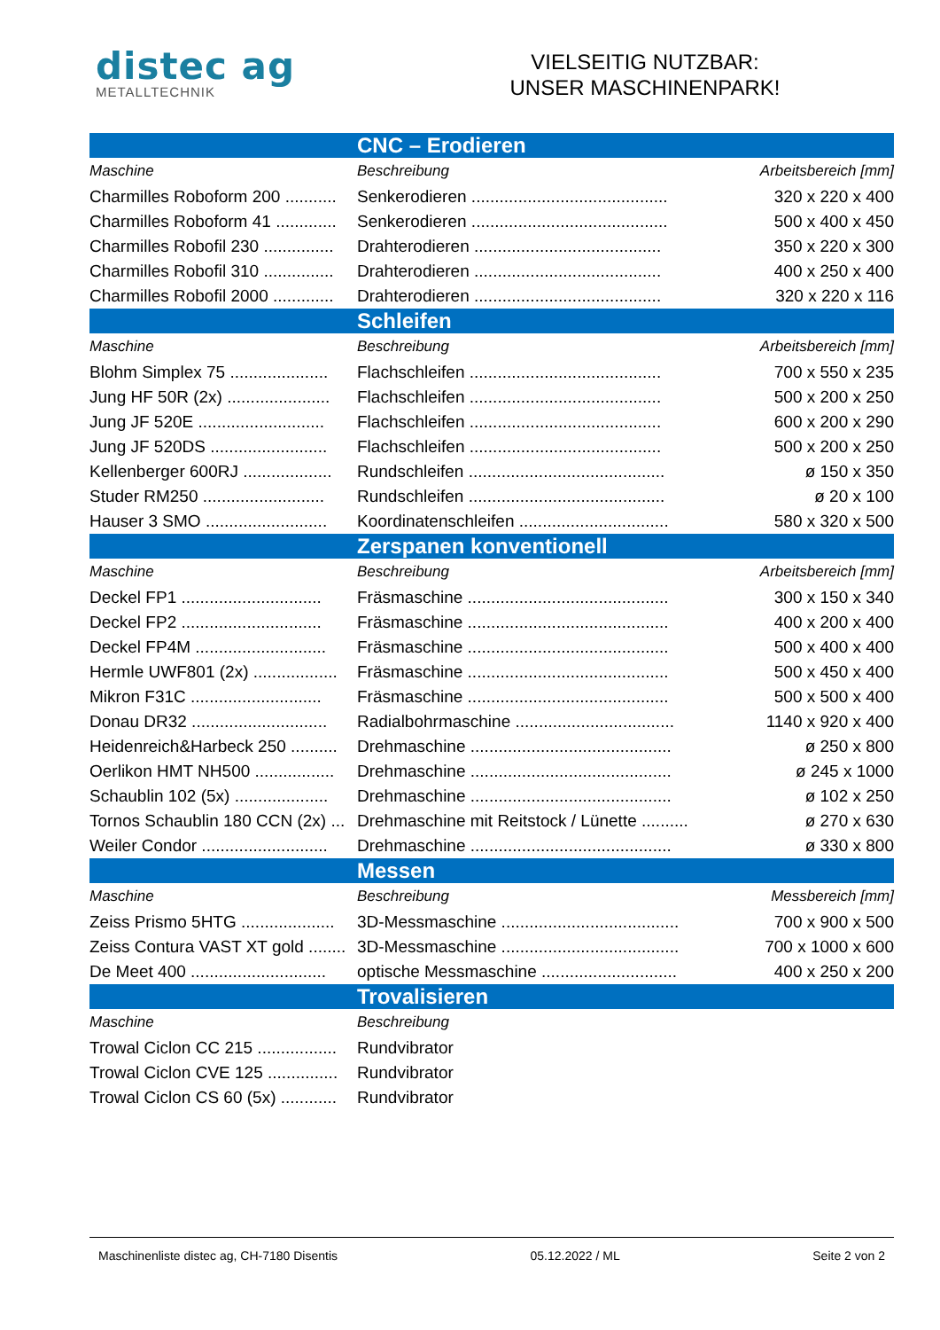distec ag
METALLTECHNIK
VIELSEITIG NUTZBAR:
UNSER MASCHINENPARK!
| CNC – Erodieren | | |
| --- | --- | --- |
| Maschine | Beschreibung | Arbeitsbereich [mm] |
| Charmilles Roboform 200 ........... | Senkerodieren .......................................... | 320 x 220 x 400 |
| Charmilles Roboform 41 ............. | Senkerodieren .......................................... | 500 x 400 x 450 |
| Charmilles Robofil 230 ............... | Drahterodieren ........................................ | 350 x 220 x 300 |
| Charmilles Robofil 310 ............... | Drahterodieren ........................................ | 400 x 250 x 400 |
| Charmilles Robofil 2000 ............. | Drahterodieren ........................................ | 320 x 220 x 116 |
| Schleifen | | |
| Maschine | Beschreibung | Arbeitsbereich [mm] |
| Blohm Simplex 75 ..................... | Flachschleifen ......................................... | 700 x 550 x 235 |
| Jung HF 50R (2x) ...................... | Flachschleifen ......................................... | 500 x 200 x 250 |
| Jung JF 520E ........................... | Flachschleifen ......................................... | 600 x 200 x 290 |
| Jung JF 520DS ......................... | Flachschleifen ......................................... | 500 x 200 x 250 |
| Kellenberger 600RJ ................... | Rundschleifen .......................................... | ø 150 x 350 |
| Studer RM250 .......................... | Rundschleifen .......................................... | ø 20 x 100 |
| Hauser 3 SMO .......................... | Koordinatenschleifen ................................ | 580 x 320 x 500 |
| Zerspanen konventionell | | |
| Maschine | Beschreibung | Arbeitsbereich [mm] |
| Deckel FP1 .............................. | Fräsmaschine ........................................... | 300 x 150 x 340 |
| Deckel FP2 .............................. | Fräsmaschine ........................................... | 400 x 200 x 400 |
| Deckel FP4M ............................ | Fräsmaschine ........................................... | 500 x 400 x 400 |
| Hermle UWF801 (2x) .................. | Fräsmaschine ........................................... | 500 x 450 x 400 |
| Mikron F31C ............................ | Fräsmaschine ........................................... | 500 x 500 x 400 |
| Donau DR32 ............................. | Radialbohrmaschine .................................. | 1140 x 920 x 400 |
| Heidenreich&Harbeck 250 .......... | Drehmaschine ........................................... | ø 250 x 800 |
| Oerlikon HMT NH500 ................. | Drehmaschine ........................................... | ø 245 x 1000 |
| Schaublin 102 (5x) .................... | Drehmaschine ........................................... | ø 102 x 250 |
| Tornos Schaublin 180 CCN (2x) ... | Drehmaschine mit Reitstock / Lünette .......... | ø 270 x 630 |
| Weiler Condor ........................... | Drehmaschine ........................................... | ø 330 x 800 |
| Messen | | |
| Maschine | Beschreibung | Messbereich [mm] |
| Zeiss Prismo 5HTG .................... | 3D-Messmaschine ...................................... | 700 x 900 x 500 |
| Zeiss Contura VAST XT gold ........ | 3D-Messmaschine ...................................... | 700 x 1000 x 600 |
| De Meet 400 ............................. | optische Messmaschine ............................. | 400 x 250 x 200 |
| Trovalisieren | | |
| Maschine | Beschreibung | |
| Trowal Ciclon CC 215 ................. | Rundvibrator | |
| Trowal Ciclon CVE 125 ............... | Rundvibrator | |
| Trowal Ciclon CS 60 (5x) ............ | Rundvibrator | |
Maschinenliste distec ag, CH-7180 Disentis 05.12.2022 / ML Seite 2 von 2